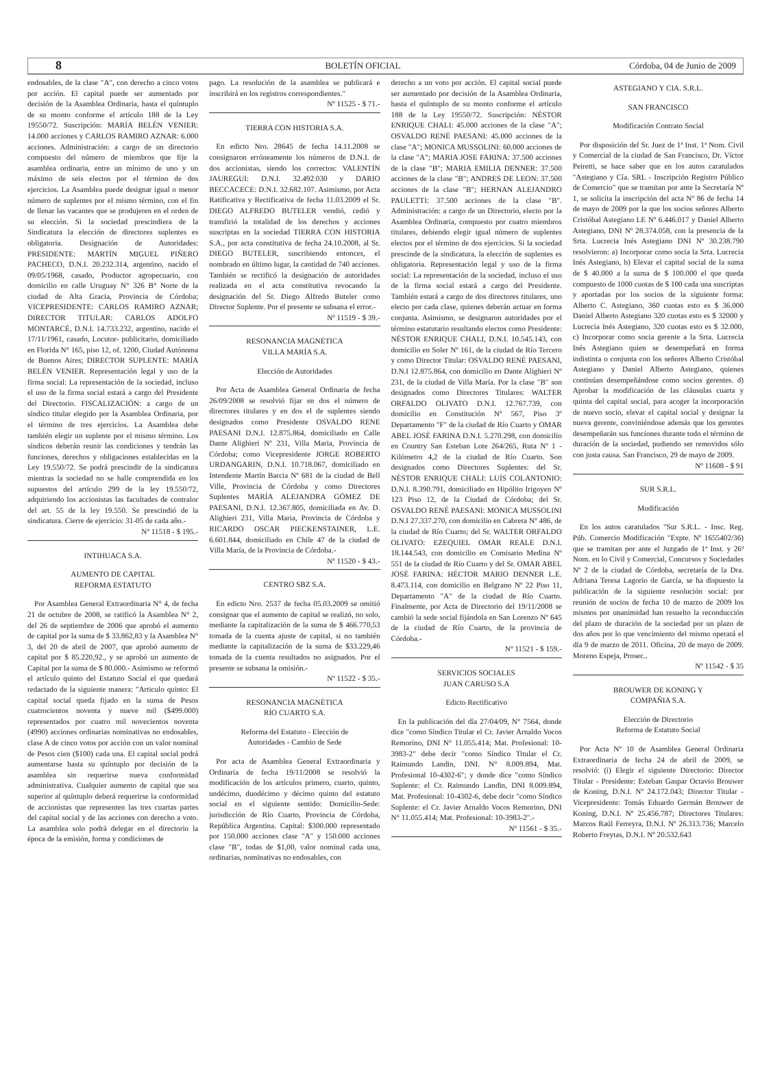8 BOLETÍN OFICIAL Córdoba, 04 de Junio de 2009
endosables, de la clase "A", con derecho a cinco votos por acción. El capital puede ser aumentado por decisión de la Asamblea Ordinaria, hasta el quíntuplo de su monto conforme el artículo 188 de la Ley 19550/72. Suscripción: MARÍA BELÉN VENIER: 14.000 acciones y CARLOS RAMIRO AZNAR: 6.000 acciones. Administración: a cargo de un directorio compuesto del número de miembros que fije la asamblea ordinaria, entre un mínimo de uno y un máximo de seis electos por el término de dos ejercicios. La Asamblea puede designar igual o menor número de suplentes por el mismo término, con el fin de llenar las vacantes que se produjeren en el orden de su elección. Si la sociedad prescindiera de la Sindicatura la elección de directores suplentes es obligatoria. Designación de Autoridades: PRESIDENTE: MARTÍN MIGUEL PIÑERO PACHECO, D.N.I. 20.232.314, argentino, nacido el 09/05/1968, casado, Productor agropecuario, con domicilio en calle Uruguay N° 326 B° Norte de la ciudad de Alta Gracia, Provincia de Córdoba; VICEPRESIDENTE: CARLOS RAMIRO AZNAR; DIRECTOR TITULAR: CARLOS ADOLFO MONTARCÉ, D.N.I. 14.733.232, argentino, nacido el 17/11/1961, casado, Locutor- publicitario, domiciliado en Florida N° 165, piso 12, of. 1200, Ciudad Autónoma de Buenos Aires; DIRECTOR SUPLENTE: MARÍA BELÉN VENIER. Representación legal y uso de la firma social: La representación de la sociedad, incluso el uso de la firma social estará a cargo del Presidente del Directorio. FISCALIZACIÓN: a cargo de un síndico titular elegido por la Asamblea Ordinaria, por el término de tres ejercicios. La Asamblea debe también elegir un suplente por el mismo término. Los síndicos deberán reunir las condiciones y tendrán las funciones, derechos y obligaciones establecidas en la Ley 19.550/72. Se podrá prescindir de la sindicatura mientras la sociedad no se halle comprendida en los supuestos del artículo 299 de la ley 19.550/72, adquiriendo los accionistas las facultades de contralor del art. 55 de la ley 19.550. Se prescindió de la sindicatura. Cierre de ejercicio: 31-05 de cada año.-
Nº 11518 - $ 195.-
INTIHUACA S.A.
AUMENTO DE CAPITAL
REFORMA ESTATUTO
Por Asamblea General Extraordinaria N° 4, de fecha 21 de octubre de 2008, se ratificó la Asamblea N° 2, del 26 de septiembre de 2006 que aprobó el aumento de capital por la suma de $ 33.862,83 y la Asamblea N° 3, del 20 de abril de 2007, que aprobó aumento de capital por $ 85.220,92., y se aprobó un aumento de Capital por la suma de $ 80.000.- Asimismo se reformó el artículo quinto del Estatuto Social el que quedará redactado de la siguiente manera: "Articulo quinto: El capital social queda fijado en la suma de Pesos cuatrocientos noventa y nueve mil ($499.000) representados por cuatro mil novecientos noventa (4990) acciones ordinarias nominativas no endosables, clase A de cinco votos por acción con un valor nominal de Pesos cien ($100) cada una. El capital social podrá aumentarse hasta su quíntuplo por decisión de la asamblea sin requerirse nueva conformidad administrativa. Cualquier aumento de capital que sea superior al quíntuplo deberá requerirse la conformidad de accionistas que representen las tres cuartas partes del capital social y de las acciones con derecho a voto. La asamblea solo podrá delegar en el directorio la época de la emisión, forma y condiciones de
pago. La resolución de la asamblea se publicará e inscribirá en los registros correspondientes."
Nº 11525 - $ 71.-
TIERRA CON HISTORIA S.A.
En edicto Nro. 28645 de fecha 14.11.2008 se consignaron erróneamente los números de D.N.I. de dos accionistas, siendo los correctos: VALENTÍN JAUREGUI: D.N.I. 32.492.030 y DARIO BECCACECE: D.N.I. 32.682.107. Asimismo, por Acta Ratificativa y Rectificativa de fecha 11.03.2009 el Sr. DIEGO ALFREDO BUTELER vendió, cedió y transfirió la totalidad de los derechos y acciones suscriptas en la sociedad TIERRA CON HISTORIA S.A., por acta constitutiva de fecha 24.10.2008, al Sr. DIEGO BUTELER, suscribiendo entonces, el nombrado en último lugar, la cantidad de 740 acciones. También se rectificó la designación de autoridades realizada en el acta constitutiva revocando la designación del Sr. Diego Alfredo Buteler como Director Suplente. Por el presente se subsana el error.-
Nº 11519 - $ 39.-
RESONANCIA MAGNÉTICA
VILLA MARÍA S.A.
Elección de Autoridades
Por Acta de Asamblea General Ordinaria de fecha 26/09/2008 se resolvió fijar en dos el número de directores titulares y en dos el de suplentes siendo designados como Presidente OSVALDO RENE PAESANI D.N.I. 12.875.864, domiciliado en Calle Dante Alighieri Nº 231, Villa Maria, Provincia de Córdoba; como Vicepresidente JORGE ROBERTO URDANGARIN, D.N.I. 10.718.067, domiciliado en Intendente Martín Barcia Nº 681 de la ciudad de Bell Ville, Provincia de Córdoba y como Directores Suplentes MARÍA ALEJANDRA GÓMEZ DE PAESANI, D.N.I. 12.367.805, domiciliada en Av. D. Alighieri 231, Villa Maria, Provincia de Córdoba y RICARDO OSCAR PIECKENSTAINER, L.E. 6.601.844, domiciliado en Chile 47 de la ciudad de Villa María, de la Provincia de Córdoba.-
Nº 11520 - $ 43.-
CENTRO SBZ S.A.
En edicto Nro. 2537 de fecha 05.03.2009 se omitió consignar que el aumento de capital se realizó, no solo, mediante la capitalización de la suma de $ 466.770,53 tomada de la cuenta ajuste de capital, si no también mediante la capitalización de la suma de $33.229,46 tomada de la cuenta resultados no asignados. Por el presente se subsana la omisión.-
Nº 11522 - $ 35.-
RESONANCIA MAGNÉTICA
RÍO CUARTO S.A.
Reforma del Estatuto - Elección de
Autoridades - Cambio de Sede
Por acta de Asamblea General Extraordinaria y Ordinaria de fecha 19/11/2008 se resolvió la modificación de los artículos primero, cuarto, quinto, undécimo, duodécimo y décimo quinto del estatuto social en el siguiente sentido: Domicilio-Sede: jurisdicción de Río Cuarto, Provincia de Córdoba, República Argentina. Capital: $300.000 representado por 150.000 acciones clase "A" y 150.000 acciones clase "B", todas de $1,00, valor nominal cada una, ordinarias, nominativas no endosables, con
derecho a un voto por acción. El capital social puede ser aumentado por decisión de la Asamblea Ordinaria, hasta el quíntuplo de su monto conforme el artículo 188 de la Ley 19550/72. Suscripción: NÉSTOR ENRIQUE CHALI: 45.000 acciones de la clase "A"; OSVALDO RENÉ PAESANI: 45.000 acciones de la clase "A"; MONICA MUSSOLINI: 60.000 acciones de la clase "A"; MARIA JOSE FARINA: 37.500 acciones de la clase "B"; MARIA EMILIA DENNER: 37.500 acciones de la clase "B"; ANDRES DE LEON: 37.500 acciones de la clase "B"; HERNAN ALEJANDRO PAULETTI: 37.500 acciones de la clase "B". Administración: a cargo de un Directorio, electo por la Asamblea Ordinaria, compuesto por cuatro miembros titulares, debiendo elegir igual número de suplentes electos por el término de dos ejercicios. Si la sociedad prescinde de la sindicatura, la elección de suplentes es obligatoria. Representación legal y uso de la firma social: La representación de la sociedad, incluso el uso de la firma social estará a cargo del Presidente. También estará a cargo de dos directores titulares, uno electo por cada clase, quienes deberán actuar en forma conjunta. Asimismo, se designaron autoridades por el término estatutario resultando electos como Presidente: NÉSTOR ENRIQUE CHALI, D.N.I. 10.545.143, con domicilio en Soler Nº 161, de la ciudad de Río Tercero y como Director Titular: OSVALDO RENÉ PAESANI, D.N.I 12.875.864, con domicilio en Dante Alighieri Nº 231, de la ciudad de Villa María. Por la clase "B" son designados como Directores Titulares: WALTER ORFALDO OLIVATO D.N.I. 12.767.739, con domicilio en Constitución Nº 567, Piso 3º Departamento "F" de la ciudad de Río Cuarto y OMAR ABEL JOSÉ FARINA D.N.I. 5.270.298, con domicilio en Country San Esteban Lote 264/265, Ruta Nº 1 - Kilómetro 4,2 de la ciudad de Río Cuarto. Son designados como Directores Suplentes: del Sr. NÉSTOR ENRIQUE CHALI: LUÍS COLANTONIO: D.N.I. 8.390.791, domiciliado en Hipólito Irigoyen Nº 123 Piso 12, de la Ciudad de Córdoba; del Sr. OSVALDO RENÉ PAESANI: MONICA MUSSOLINI D.N.I 27.337.270, con domicilio en Cabrera Nº 486, de la ciudad de Río Cuarto; del Sr. WALTER ORFALDO OLIVATO: EZEQUIEL OMAR REALE D.N.I. 18.144.543, con domicilio en Comisario Medina Nº 551 de la ciudad de Río Cuarto y del Sr. OMAR ABEL JOSÉ FARINA: HÉCTOR MARIO DENNER L.E. 8.473.114, con domicilio en Belgrano Nº 22 Piso 11, Departamento "A" de la ciudad de Río Cuarto. Finalmente, por Acta de Directorio del 19/11/2008 se cambió la sede social fijándola en San Lorenzo Nº 645 de la ciudad de Río Cuarto, de la provincia de Córdoba.-
Nº 11521 - $ 159.-
SERVICIOS SOCIALES
JUAN CARUSO S.A
Edicto Rectificativo
En la publicación del día 27/04/09, N° 7564, donde dice "como Síndico Titular el Cr. Javier Arnaldo Vocos Remorino, DNI N° 11.055.414; Mat. Profesional: 10-3983-2" debe decir "como Síndico Titular el Cr. Raimundo Landin, DNI. N° 8.009.894, Mat. Profesional 10-4302-6"; y donde dice "como Síndico Suplente: el Cr. Raimundo Landin, DNI 8.009.894, Mat. Profesional: 10-4302-6, debe decir "como Síndico Suplente: el Cr. Javier Arnaldo Vocos Remorino, DNI N° 11.055.414; Mat. Profesional: 10-3983-2".-
Nº 11561 - $ 35.-
ASTEGIANO Y CIA. S.R.L.
SAN FRANCISCO
Modificación Contrato Social
Por disposición del Sr. Juez de 1ª Inst. 1ª Nom. Civil y Comercial de la ciudad de San Francisco, Dr. Víctor Peiretti, se hace saber que en los autos caratulados "Astegiano y Cía. SRL - Inscripción Registro Público de Comercio" que se tramitan por ante la Secretaría Nº 1, se solicita la inscripción del acta Nº 86 de fecha 14 de mayo de 2009 por la que los socios señores Alberto Cristóbal Astegiano LE Nº 6.446.017 y Daniel Alberto Astegiano, DNI Nº 28.374.058, con la presencia de la Srta. Lucrecia Inés Astegiano DNI Nº 30.238.790 resolvieron: a) Incorporar como socia la Srta. Lucrecia Inés Astegiano, b) Elevar el capital social de la suma de $ 40.000 a la suma de $ 100.000 el que queda compuesto de 1000 cuotas de $ 100 cada una suscriptas y aportadas por los socios de la siguiente forma: Alberto C. Astegiano, 360 cuotas esto es $ 36.000 Daniel Alberto Astegiano 320 cuotas esto es $ 32000 y Lucrecia Inés Astegiano, 320 cuotas esto es $ 32.000, c) Incorporar como socia gerente a la Srta. Lucrecia Inés Astegiano quien se desempeñará en forma indistinta o conjunta con los señores Alberto Cristóbal Astegiano y Daniel Alberto Astegiano, quienes continúan desempeñándose como socios gerentes. d) Aprobar la modificación de las cláusulas cuarta y quinta del capital social, para acoger la incorporación de nuevo socio, elevar el capital social y designar la nueva gerente, conviniéndose además que los gerentes desempeñarán sus funciones durante todo el término de duración de la sociedad, pudiendo ser removidos sólo con justa causa. San Francisco, 29 de mayo de 2009.
Nº 11608 - $ 91
SUR S.R.L.
Modificación
En los autos caratulados "Sur S.R.L. - Insc. Reg. Púb. Comercio Modificación "Expte. Nº 1655402/36) que se tramitan por ante el Juzgado de 1ª Inst. y 26ª Nom. en lo Civil y Comercial, Concursos y Sociedades Nº 2 de la ciudad de Córdoba, secretaría de la Dra. Adriana Teresa Lagorio de García, se ha dispuesto la publicación de la siguiente resolución social: por reunión de socios de fecha 10 de marzo de 2009 los mismos por unanimidad han resuelto la reconducción del plazo de duración de la sociedad por un plazo de dos años por lo que vencimiento del mismo operará el día 9 de marzo de 2011. Oficina, 20 de mayo de 2009. Moreno Espeja, Prosec..
Nº 11542 - $ 35
BROUWER DE KONING Y
COMPAÑIA S.A.
Elección de Directorio
Reforma de Estatuto Social
Por Acta Nº 10 de Asamblea General Ordinaria Extraordinaria de fecha 24 de abril de 2009, se resolvió: (i) Elegir el siguiente Directorio: Director Titular - Presidente: Esteban Gaspar Octavio Brouwer de Koning, D.N.I. Nº 24.172.043; Director Titular - Vicepresidente: Tomás Eduardo Germán Brouwer de Koning, D.N.I. Nº 25.456.787; Directores Titulares: Marcos Raúl Ferreyra, D.N.I. Nº 26.313.736; Marcelo Roberto Freytas, D.N.I. Nº 20.532.643